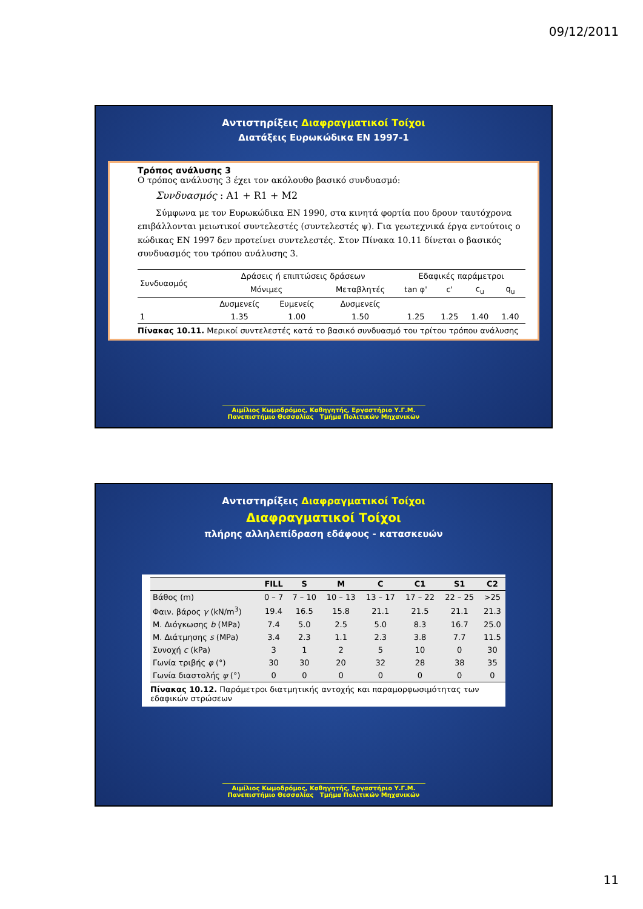09/12/2011
Αντιστηρίξεις Διαφραγματικοί Τοίχοι
Διατάξεις Ευρωκώδικα EN 1997-1
Τρόπος ανάλυσης 3
Ο τρόπος ανάλυσης 3 έχει τον ακόλουθο βασικό συνδυασμό:
Συνδυασμός : A1 + R1 + M2
Σύμφωνα με τον Ευρωκώδικα EN 1990, στα κινητά φορτία που δρουν ταυτόχρονα επιβάλλονται μειωτικοί συντελεστές (συντελεστές ψ). Για γεωτεχνικά έργα εντούτοις ο κώδικας EN 1997 δεν προτείνει συντελεστές. Στον Πίνακα 10.11 δίνεται ο βασικός συνδυασμός του τρόπου ανάλυσης 3.
| Συνδυασμός | Δράσεις ή επιπτώσεις δράσεων | | | Εδαφικές παράμετροι | | | |
| | Μόνιμες | | Μεταβλητές | tan φ' | c' | c<sub>u</sub> | q<sub>u</sub> |
| | Δυσμενείς | Ευμενείς | Δυσμενείς | | | | |
| 1 | 1.35 | 1.00 | 1.50 | 1.25 | 1.25 | 1.40 | 1.40 |
Πίνακας 10.11. Μερικοί συντελεστές κατά το βασικό συνδυασμό του τρίτου τρόπου ανάλυσης
Αιμίλιος Κωμοδρόμος, Καθηγητής, Εργαστήριο Υ.Γ.Μ.
Πανεπιστήμιο Θεσσαλίας Τμήμα Πολιτικών Μηχανικών
Αντιστηρίξεις Διαφραγματικοί Τοίχοι
Διαφραγματικοί Τοίχοι
πλήρης αλληλεπίδραση εδάφους - κατασκευών
| | FILL | S | M | C | C1 | S1 | C2 |
| --- | --- | --- | --- | --- | --- | --- | --- |
| Βάθος (m) | 0 – 7 | 7 – 10 | 10 – 13 | 13 – 17 | 17 – 22 | 22 – 25 | >25 |
| Φαιν. βάρος γ (kN/m<sup>3</sup>) | 19.4 | 16.5 | 15.8 | 21.1 | 21.5 | 21.1 | 21.3 |
| Μ. Διόγκωσης b (MPa) | 7.4 | 5.0 | 2.5 | 5.0 | 8.3 | 16.7 | 25.0 |
| Μ. Διάτμησης s (MPa) | 3.4 | 2.3 | 1.1 | 2.3 | 3.8 | 7.7 | 11.5 |
| Συνοχή c (kPa) | 3 | 1 | 2 | 5 | 10 | 0 | 30 |
| Γωνία τριβής φ (°) | 30 | 30 | 20 | 32 | 28 | 38 | 35 |
| Γωνία διαστολής ψ (°) | 0 | 0 | 0 | 0 | 0 | 0 | 0 |
Πίνακας 10.12. Παράμετροι διατμητικής αντοχής και παραμορφωσιμότητας των εδαφικών στρώσεων
Αιμίλιος Κωμοδρόμος, Καθηγητής, Εργαστήριο Υ.Γ.Μ.
Πανεπιστήμιο Θεσσαλίας Τμήμα Πολιτικών Μηχανικών
11